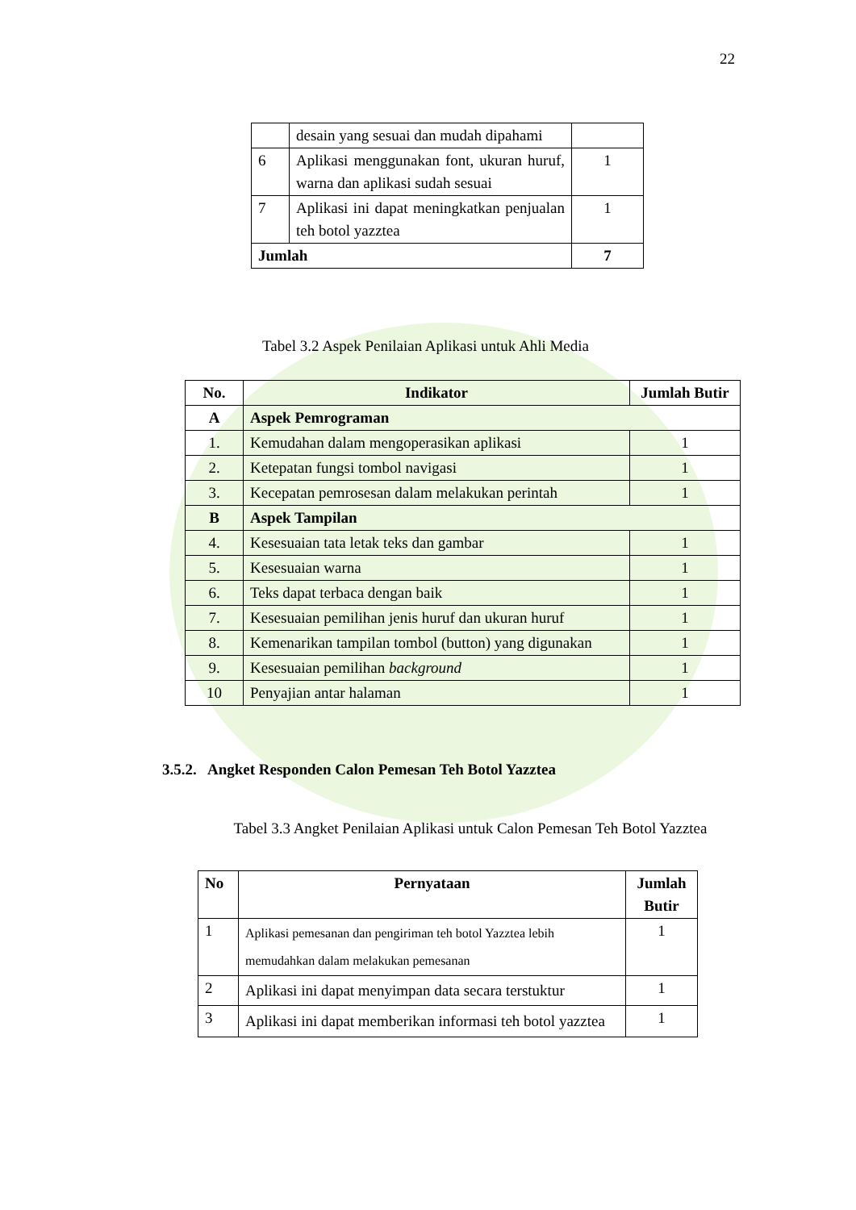22
| | desain yang sesuai dan mudah dipahami | |
| 6 | Aplikasi menggunakan font, ukuran huruf, warna dan aplikasi sudah sesuai | 1 |
| 7 | Aplikasi ini dapat meningkatkan penjualan teh botol yazztea | 1 |
| Jumlah | | 7 |
Tabel 3.2 Aspek Penilaian Aplikasi untuk Ahli Media
| No. | Indikator | Jumlah Butir |
| --- | --- | --- |
| A | Aspek Pemrograman | |
| 1. | Kemudahan dalam mengoperasikan aplikasi | 1 |
| 2. | Ketepatan fungsi tombol navigasi | 1 |
| 3. | Kecepatan pemrosesan dalam melakukan perintah | 1 |
| B | Aspek Tampilan | |
| 4. | Kesesuaian tata letak teks dan gambar | 1 |
| 5. | Kesesuaian warna | 1 |
| 6. | Teks dapat terbaca dengan baik | 1 |
| 7. | Kesesuaian pemilihan jenis huruf dan ukuran huruf | 1 |
| 8. | Kemenarikan tampilan tombol (button) yang digunakan | 1 |
| 9. | Kesesuaian pemilihan background | 1 |
| 10 | Penyajian antar halaman | 1 |
3.5.2. Angket Responden Calon Pemesan Teh Botol Yazztea
Tabel 3.3 Angket Penilaian Aplikasi untuk Calon Pemesan Teh Botol Yazztea
| No | Pernyataan | Jumlah Butir |
| --- | --- | --- |
| 1 | Aplikasi pemesanan dan pengiriman teh botol Yazztea lebih memudahkan dalam melakukan pemesanan | 1 |
| 2 | Aplikasi ini dapat menyimpan data secara terstuktur | 1 |
| 3 | Aplikasi ini dapat memberikan informasi teh botol yazztea | 1 |